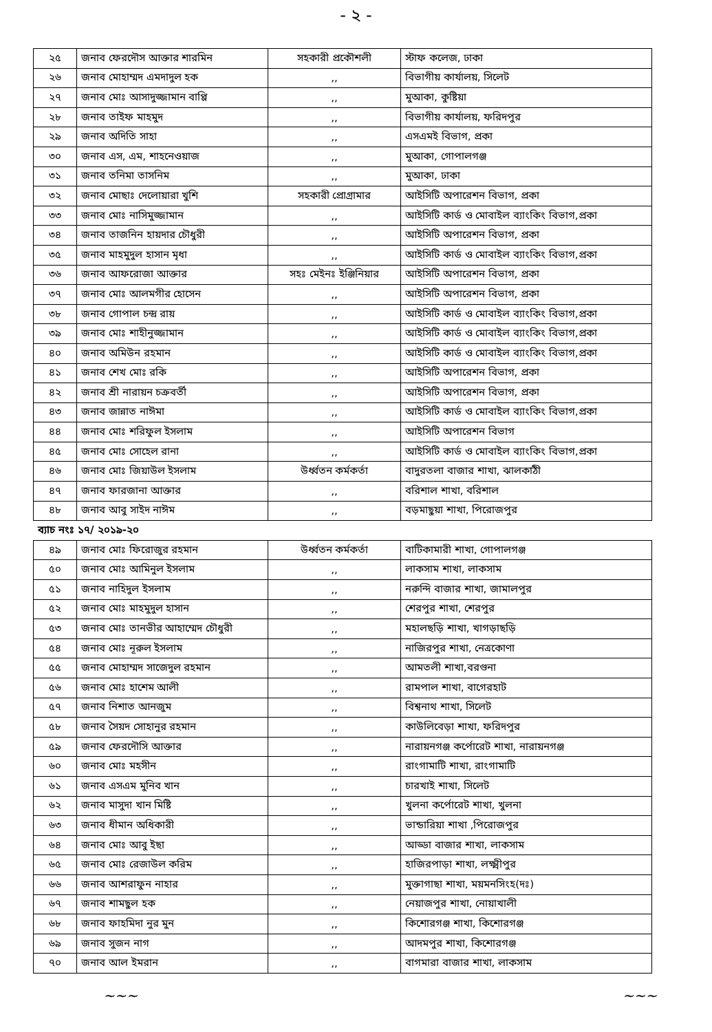- ২ -
| ২৫ | জনাব ফেরদৌস আক্তার শারমিন | সহকারী প্রকৌশলী | স্টাফ কলেজ, ঢাকা |
| ২৬ | জনাব মোহাম্মদ এমদাদুল হক | ,, | বিভাগীয় কার্যালয়, সিলেট |
| ২৭ | জনাব মোঃ আসাদুজ্জামান বাপ্পি | ,, | মুআকা, কুষ্টিয়া |
| ২৮ | জনাব তাইফ মাহমুদ | ,, | বিভাগীয় কার্যালয়, ফরিদপুর |
| ২৯ | জনাব অদিতি সাহা | ,, | এসএমই বিভাগ, প্রকা |
| ৩০ | জনাব এস, এম, শাহনেওয়াজ | ,, | মুআকা, গোপালগঞ্জ |
| ৩১ | জনাব তনিমা তাসনিম | ,, | মুআকা, ঢাকা |
| ৩২ | জনাব মোছাঃ দেলোয়ারা খুশি | সহকারী প্রোগ্রামার | আইসিটি অপারেশন বিভাগ, প্রকা |
| ৩৩ | জনাব মোঃ নাসিমুজ্জামান | ,, | আইসিটি কার্ড ও মোবাইল ব্যাংকিং বিভাগ,প্রকা |
| ৩৪ | জনাব তাজনিন হায়দার চৌধুরী | ,, | আইসিটি অপারেশন বিভাগ, প্রকা |
| ৩৫ | জনাব মাহমুদুল হাসান মৃধা | ,, | আইসিটি কার্ড ও মোবাইল ব্যাংকিং বিভাগ,প্রকা |
| ৩৬ | জনাব আফরোজা আক্তার | সহঃ মেইনঃ ইঞ্জিনিয়ার | আইসিটি অপারেশন বিভাগ, প্রকা |
| ৩৭ | জনাব মোঃ আলমগীর হোসেন | ,, | আইসিটি অপারেশন বিভাগ, প্রকা |
| ৩৮ | জনাব গোপাল চন্দ্র রায় | ,, | আইসিটি কার্ড ও মোবাইল ব্যাংকিং বিভাগ,প্রকা |
| ৩৯ | জনাব মোঃ শাহীনুজ্জামান | ,, | আইসিটি কার্ড ও মোবাইল ব্যাংকিং বিভাগ,প্রকা |
| ৪০ | জনাব অমিউন রহমান | ,, | আইসিটি কার্ড ও মোবাইল ব্যাংকিং বিভাগ,প্রকা |
| ৪১ | জনাব শেখ মোঃ রকি | ,, | আইসিটি অপারেশন বিভাগ, প্রকা |
| ৪২ | জনাব শ্রী নারায়ন চক্রবর্তী | ,, | আইসিটি অপারেশন বিভাগ, প্রকা |
| ৪৩ | জনাব জান্নাত নাঈমা | ,, | আইসিটি কার্ড ও মোবাইল ব্যাংকিং বিভাগ,প্রকা |
| ৪৪ | জনাব মোঃ শরিফুল ইসলাম | ,, | আইসিটি অপারেশন বিভাগ |
| ৪৫ | জনাব মোঃ সোহেল রানা | ,, | আইসিটি কার্ড ও মোবাইল ব্যাংকিং বিভাগ,প্রকা |
| ৪৬ | জনাব মোঃ জিয়াউল ইসলাম | উর্ধ্বতন কর্মকর্তা | বাদুরতলা বাজার শাখা, ঝালকাঠী |
| ৪৭ | জনাব ফারজানা আক্তার | ,, | বরিশাল শাখা, বরিশাল |
| ৪৮ | জনাব আবু সাইদ নাঈম | ,, | বড়মাছুয়া শাখা, পিরোজপুর |
| ব্যাচ নংঃ ১৭/ ২০১৯-২০ | | | |
| ৪৯ | জনাব মোঃ ফিরোজুর রহমান | উর্ধ্বতন কর্মকর্তা | বাটিকামারী শাখা, গোপালগঞ্জ |
| ৫০ | জনাব মোঃ আমিনুল ইসলাম | ,, | লাকসাম শাখা, লাকসাম |
| ৫১ | জনাব নাহিদুল ইসলাম | ,, | নরুন্দি বাজার শাখা, জামালপুর |
| ৫২ | জনাব মোঃ মাহমুদুল হাসান | ,, | শেরপুর শাখা, শেরপুর |
| ৫৩ | জনাব মোঃ তানভীর আহাম্মেদ চৌধুরী | ,, | মহালছড়ি শাখা, খাগড়াছড়ি |
| ৫৪ | জনাব মোঃ নূরুল ইসলাম | ,, | নাজিরপুর শাখা, নেত্রকোণা |
| ৫৫ | জনাব মোহাম্মদ সাজেদুল রহমান | ,, | আমতলী শাখা,বরগুনা |
| ৫৬ | জনাব মোঃ হাশেম আলী | ,, | রামপাল শাখা, বাগেরহাট |
| ৫৭ | জনাব নিশাত আনজুম | ,, | বিশ্বনাথ শাখা, সিলেট |
| ৫৮ | জনাব সৈয়দ সোহানুর রহমান | ,, | কাউলিবেড়া শাখা, ফরিদপুর |
| ৫৯ | জনাব ফেরদৌসি আক্তার | ,, | নারায়নগঞ্জ কর্পোরেট শাখা, নারায়নগঞ্জ |
| ৬০ | জনাব মোঃ মহসীন | ,, | রাংগামাটি শাখা, রাংগামাটি |
| ৬১ | জনাব এসএম মুনিব খান | ,, | চারখাই শাখা, সিলেট |
| ৬২ | জনাব মাসুদা খান মিষ্টি | ,, | খুলনা কর্পোরেট শাখা, খুলনা |
| ৬৩ | জনাব ধীমান অধিকারী | ,, | ভান্ডারিয়া শাখা ,পিরোজপুর |
| ৬৪ | জনাব মোঃ আবু ইছা | ,, | আড্ডা বাজার শাখা, লাকসাম |
| ৬৫ | জনাব মোঃ রেজাউল করিম | ,, | হাজিরপাড়া শাখা, লক্ষ্মীপুর |
| ৬৬ | জনাব আশরাফুন নাহার | ,, | মুক্তাগাছা শাখা, ময়মনসিংহ(দঃ) |
| ৬৭ | জনাব শামছুল হক | ,, | নেয়াজপুর শাখা, নোয়াখালী |
| ৬৮ | জনাব ফাহমিদা নুর মুন | ,, | কিশোরগঞ্জ শাখা, কিশোরগঞ্জ |
| ৬৯ | জনাব সুজন নাগ | ,, | আদমপুর শাখা, কিশোরগঞ্জ |
| ৭০ | জনাব আল ইমরান | ,, | বাগমারা বাজার শাখা, লাকসাম |
~~~ ~~~